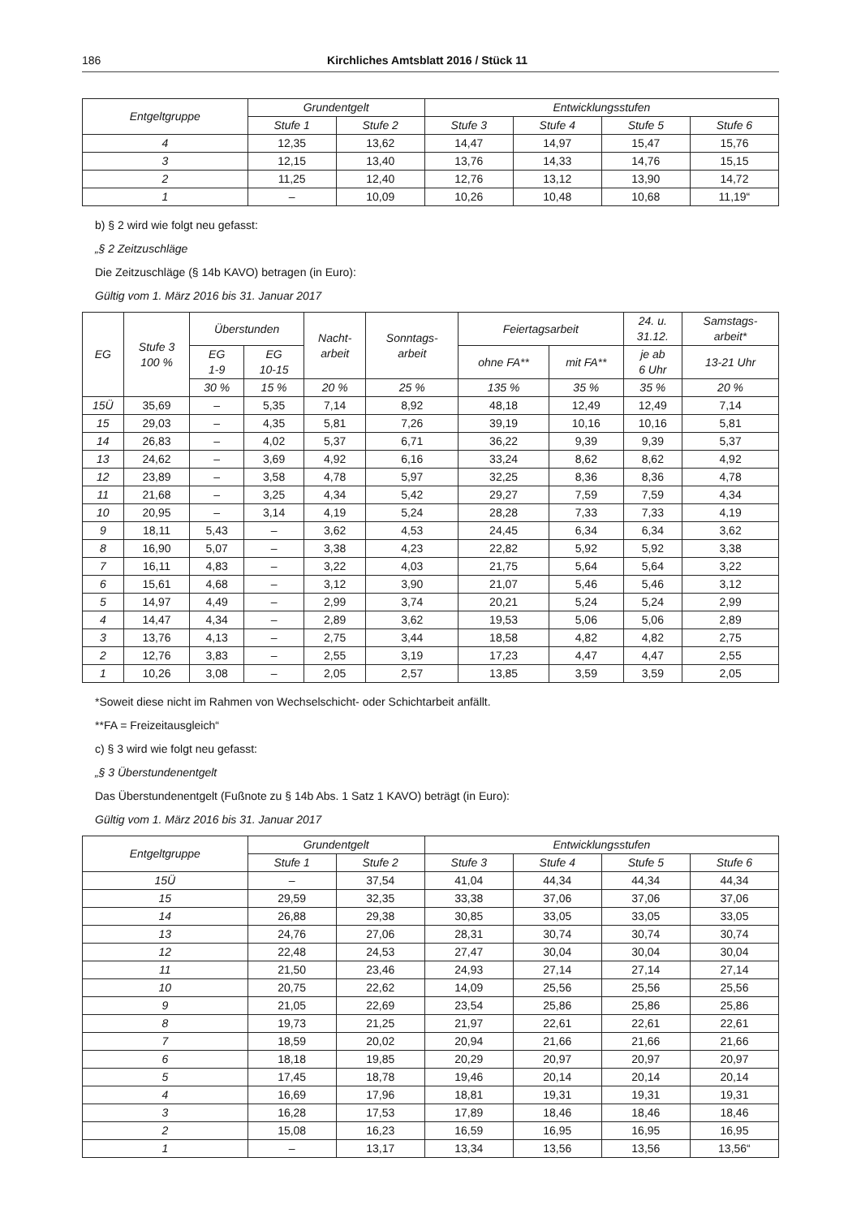186 Kirchliches Amtsblatt 2016 / Stück 11
| Entgeltgruppe | Grundentgelt | | Entwicklungsstufen | | | |
| --- | --- | --- | --- | --- | --- | --- |
| | Stufe 1 | Stufe 2 | Stufe 3 | Stufe 4 | Stufe 5 | Stufe 6 |
| 4 | 12,35 | 13,62 | 14,47 | 14,97 | 15,47 | 15,76 |
| 3 | 12,15 | 13,40 | 13,76 | 14,33 | 14,76 | 15,15 |
| 2 | 11,25 | 12,40 | 12,76 | 13,12 | 13,90 | 14,72 |
| 1 | – | 10,09 | 10,26 | 10,48 | 10,68 | 11,19“ |
b) § 2 wird wie folgt neu gefasst:
„§ 2 Zeitzuschläge
Die Zeitzuschläge (§ 14b KAVO) betragen (in Euro):
Gültig vom 1. März 2016 bis 31. Januar 2017
| EG | Stufe 3 100 % | Überstunden | | Nacht- arbeit | Sonntags- arbeit | Feiertagsarbeit | | 24. u. 31.12. | Samstags- arbeit* |
| --- | --- | --- | --- | --- | --- | --- | --- | --- | --- |
| | | EG 1-9 | EG 10-15 | | | ohne FA** | mit FA** | je ab 6 Uhr | 13-21 Uhr |
| | | 30 % | 15 % | 20 % | 25 % | 135 % | 35 % | 35 % | 20 % |
| 15Ü | 35,69 | – | 5,35 | 7,14 | 8,92 | 48,18 | 12,49 | 12,49 | 7,14 |
| 15 | 29,03 | – | 4,35 | 5,81 | 7,26 | 39,19 | 10,16 | 10,16 | 5,81 |
| 14 | 26,83 | – | 4,02 | 5,37 | 6,71 | 36,22 | 9,39 | 9,39 | 5,37 |
| 13 | 24,62 | – | 3,69 | 4,92 | 6,16 | 33,24 | 8,62 | 8,62 | 4,92 |
| 12 | 23,89 | – | 3,58 | 4,78 | 5,97 | 32,25 | 8,36 | 8,36 | 4,78 |
| 11 | 21,68 | – | 3,25 | 4,34 | 5,42 | 29,27 | 7,59 | 7,59 | 4,34 |
| 10 | 20,95 | – | 3,14 | 4,19 | 5,24 | 28,28 | 7,33 | 7,33 | 4,19 |
| 9 | 18,11 | 5,43 | – | 3,62 | 4,53 | 24,45 | 6,34 | 6,34 | 3,62 |
| 8 | 16,90 | 5,07 | – | 3,38 | 4,23 | 22,82 | 5,92 | 5,92 | 3,38 |
| 7 | 16,11 | 4,83 | – | 3,22 | 4,03 | 21,75 | 5,64 | 5,64 | 3,22 |
| 6 | 15,61 | 4,68 | – | 3,12 | 3,90 | 21,07 | 5,46 | 5,46 | 3,12 |
| 5 | 14,97 | 4,49 | – | 2,99 | 3,74 | 20,21 | 5,24 | 5,24 | 2,99 |
| 4 | 14,47 | 4,34 | – | 2,89 | 3,62 | 19,53 | 5,06 | 5,06 | 2,89 |
| 3 | 13,76 | 4,13 | – | 2,75 | 3,44 | 18,58 | 4,82 | 4,82 | 2,75 |
| 2 | 12,76 | 3,83 | – | 2,55 | 3,19 | 17,23 | 4,47 | 4,47 | 2,55 |
| 1 | 10,26 | 3,08 | – | 2,05 | 2,57 | 13,85 | 3,59 | 3,59 | 2,05 |
*Soweit diese nicht im Rahmen von Wechselschicht- oder Schichtarbeit anfällt.
**FA = Freizeitausgleich“
c) § 3 wird wie folgt neu gefasst:
„§ 3 Überstundenentgelt
Das Überstundenentgelt (Fußnote zu § 14b Abs. 1 Satz 1 KAVO) beträgt (in Euro):
Gültig vom 1. März 2016 bis 31. Januar 2017
| Entgeltgruppe | Grundentgelt | | Entwicklungsstufen | | | |
| --- | --- | --- | --- | --- | --- | --- |
| | Stufe 1 | Stufe 2 | Stufe 3 | Stufe 4 | Stufe 5 | Stufe 6 |
| 15Ü | – | 37,54 | 41,04 | 44,34 | 44,34 | 44,34 |
| 15 | 29,59 | 32,35 | 33,38 | 37,06 | 37,06 | 37,06 |
| 14 | 26,88 | 29,38 | 30,85 | 33,05 | 33,05 | 33,05 |
| 13 | 24,76 | 27,06 | 28,31 | 30,74 | 30,74 | 30,74 |
| 12 | 22,48 | 24,53 | 27,47 | 30,04 | 30,04 | 30,04 |
| 11 | 21,50 | 23,46 | 24,93 | 27,14 | 27,14 | 27,14 |
| 10 | 20,75 | 22,62 | 14,09 | 25,56 | 25,56 | 25,56 |
| 9 | 21,05 | 22,69 | 23,54 | 25,86 | 25,86 | 25,86 |
| 8 | 19,73 | 21,25 | 21,97 | 22,61 | 22,61 | 22,61 |
| 7 | 18,59 | 20,02 | 20,94 | 21,66 | 21,66 | 21,66 |
| 6 | 18,18 | 19,85 | 20,29 | 20,97 | 20,97 | 20,97 |
| 5 | 17,45 | 18,78 | 19,46 | 20,14 | 20,14 | 20,14 |
| 4 | 16,69 | 17,96 | 18,81 | 19,31 | 19,31 | 19,31 |
| 3 | 16,28 | 17,53 | 17,89 | 18,46 | 18,46 | 18,46 |
| 2 | 15,08 | 16,23 | 16,59 | 16,95 | 16,95 | 16,95 |
| 1 | – | 13,17 | 13,34 | 13,56 | 13,56 | 13,56“ |